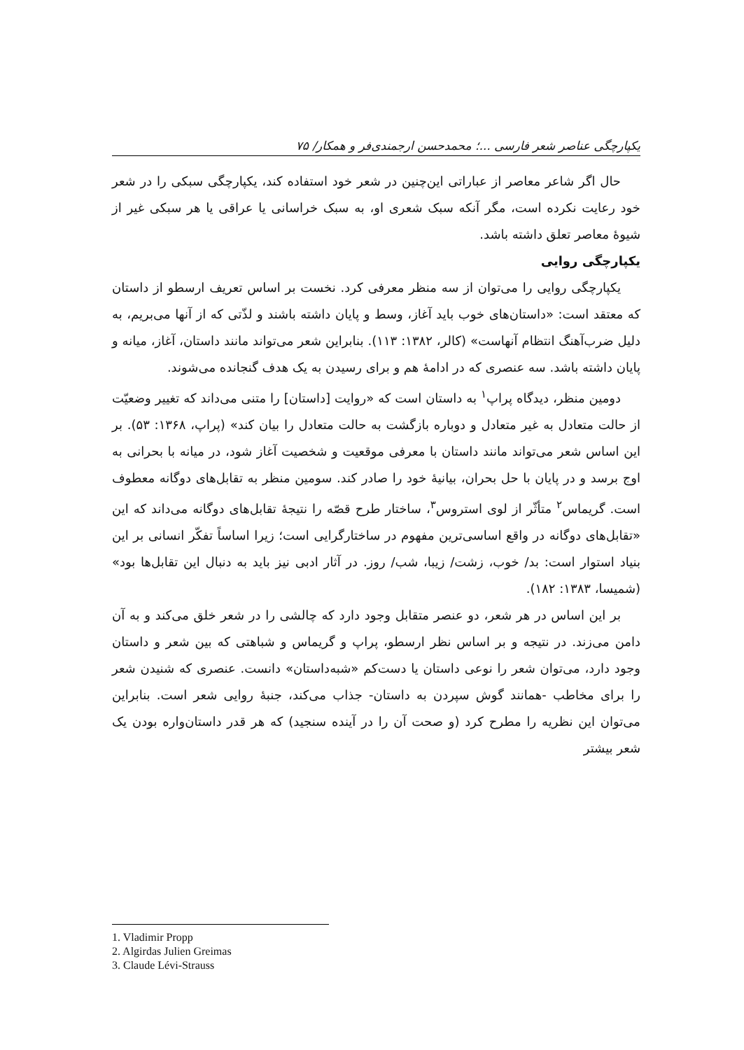یکپارچگی عناصر شعر فارسی ...؛ محمدحسن ارجمندی‌فر و همکار/ ۷۵
حال اگر شاعر معاصر از عباراتی این‌چنین در شعر خود استفاده کند، یکپارچگی سبکی را در شعر خود رعایت نکرده است، مگر آنکه سبک شعری او، به سبک خراسانی یا عراقی یا هر سبکی غیر از شیوهٔ معاصر تعلق داشته باشد.
یکپارچگی روایی
یکپارچگی روایی را می‌توان از سه منظر معرفی کرد. نخست بر اساس تعریف ارسطو از داستان که معتقد است: «داستان‌های خوب باید آغاز، وسط و پایان داشته باشند و لذّتی که از آنها می‌بریم، به دلیل ضرب‌آهنگ انتظام آنهاست» (کالر، ۱۳۸۲: ۱۱۳). بنابراین شعر می‌تواند مانند داستان، آغاز، میانه و پایان داشته باشد. سه عنصری که در ادامهٔ هم و برای رسیدن به یک هدف گنجانده می‌شوند.
دومین منظر، دیدگاه پراپ<sup>۱</sup> به داستان است که «روایت [داستان] را متنی می‌داند که تغییر وضعیّت از حالت متعادل به غیر متعادل و دوباره بازگشت به حالت متعادل را بیان کند» (پراپ، ۱۳۶۸: ۵۳). بر این اساس شعر می‌تواند مانند داستان با معرفی موقعیت و شخصیت آغاز شود، در میانه با بحرانی به اوج برسد و در پایان با حل بحران، بیانیهٔ خود را صادر کند. سومین منظر به تقابل‌های دوگانه معطوف است. گریماس<sup>۲</sup> متأثّر از لوی استروس<sup>۳</sup>، ساختار طرح قصّه را نتیجهٔ تقابل‌های دوگانه می‌داند که این «تقابل‌های دوگانه در واقع اساسی‌ترین مفهوم در ساختارگرایی است؛ زیرا اساساً تفکّر انسانی بر این بنیاد استوار است: بد/ خوب، زشت/ زیبا، شب/ روز. در آثار ادبی نیز باید به دنبال این تقابل‌ها بود» (شمیسا، ۱۳۸۳: ۱۸۲).
بر این اساس در هر شعر، دو عنصر متقابل وجود دارد که چالشی را در شعر خلق می‌کند و به آن دامن می‌زند. در نتیجه و بر اساس نظر ارسطو، پراپ و گریماس و شباهتی که بین شعر و داستان وجود دارد، می‌توان شعر را نوعی داستان یا دست‌کم «شبه‌داستان» دانست. عنصری که شنیدن شعر را برای مخاطب -همانند گوش سپردن به داستان- جذاب می‌کند، جنبهٔ روایی شعر است. بنابراین می‌توان این نظریه را مطرح کرد (و صحت آن را در آینده سنجید) که هر قدر داستان‌واره بودن یک شعر بیشتر
1. Vladimir Propp
2. Algirdas Julien Greimas
3. Claude Lévi-Strauss